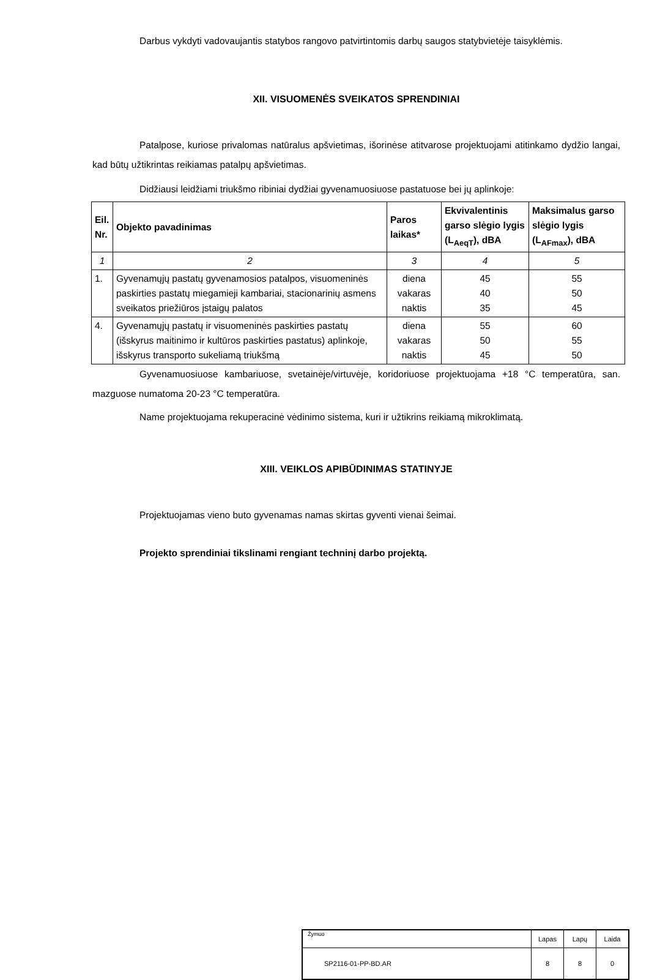Darbus vykdyti vadovaujantis statybos rangovo patvirtintomis darbų saugos statybvietėje taisyklėmis.
XII. VISUOMENĖS SVEIKATOS SPRENDINIAI
Patalpose, kuriose privalomas natūralus apšvietimas, išorinėse atitvarose projektuojami atitinkamo dydžio langai, kad būtų užtikrintas reikiamas patalpų apšvietimas.
Didžiausi leidžiami triukšmo ribiniai dydžiai gyvenamuosiuose pastatuose bei jų aplinkoje:
| Eil. Nr. | Objekto pavadinimas | Paros laikas* | Ekvivalentinis garso slėgio lygis (L<sub>AeqT</sub>), dBA | Maksimalus garso slėgio lygis (L<sub>AFmax</sub>), dBA |
| --- | --- | --- | --- | --- |
| 1 | 2 | 3 | 4 | 5 |
| 1. | Gyvenamųjų pastatų gyvenamosios patalpos, visuomeninės paskirties pastatų miegamieji kambariai, stacionarinių asmens sveikatos priežiūros įstaigų palatos | diena vakaras naktis | 45 40 35 | 55 50 45 |
| 4. | Gyvenamųjų pastatų ir visuomeninės paskirties pastatų (išskyrus maitinimo ir kultūros paskirties pastatus) aplinkoje, išskyrus transporto sukeliamą triukšmą | diena vakaras naktis | 55 50 45 | 60 55 50 |
Gyvenamuosiuose kambariuose, svetainėje/virtuvėje, koridoriuose projektuojama +18 °C temperatūra, san. mazguose numatoma 20-23 °C temperatūra.
Name projektuojama rekuperacinė vėdinimo sistema, kuri ir užtikrins reikiamą mikroklimatą.
XIII. VEIKLOS APIBŪDINIMAS STATINYJE
Projektuojamas vieno buto gyvenamas namas skirtas gyventi vienai šeimai.
Projekto sprendiniai tikslinami rengiant techninį darbo projektą.
| Žymuo | Lapas | Lapų | Laida |
| SP2116-01-PP-BD.AR | 8 | 8 | 0 |